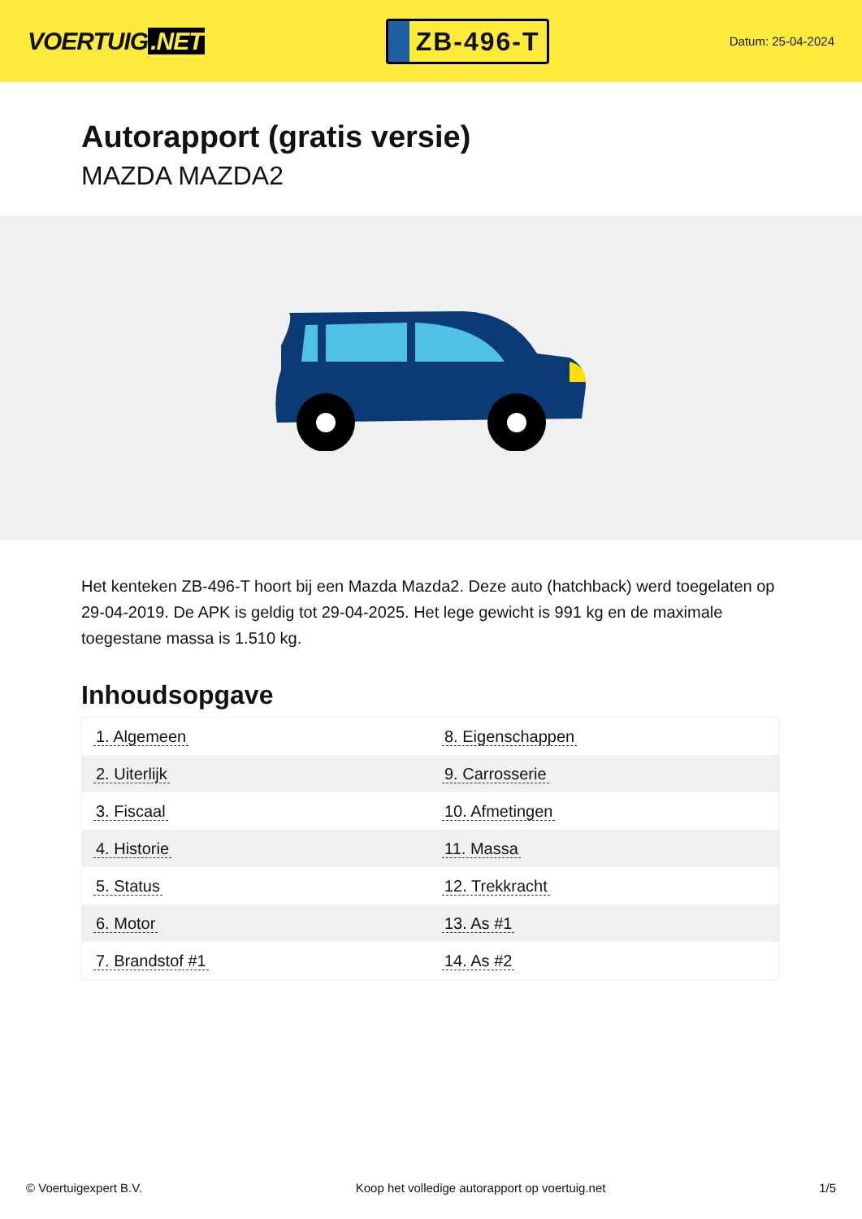VOERTUIG.NET
ZB-496-T
Datum: 25-04-2024
Autorapport (gratis versie)
MAZDA MAZDA2
Het kenteken ZB-496-T hoort bij een Mazda Mazda2. Deze auto (hatchback) werd toegelaten op 29-04-2019. De APK is geldig tot 29-04-2025. Het lege gewicht is 991 kg en de maximale toegestane massa is 1.510 kg.
Inhoudsopgave
| 1. Algemeen | 8. Eigenschappen |
| 2. Uiterlijk | 9. Carrosserie |
| 3. Fiscaal | 10. Afmetingen |
| 4. Historie | 11. Massa |
| 5. Status | 12. Trekkracht |
| 6. Motor | 13. As #1 |
| 7. Brandstof #1 | 14. As #2 |
© Voertuigexpert B.V. Koop het volledige autorapport op voertuig.net 1/5